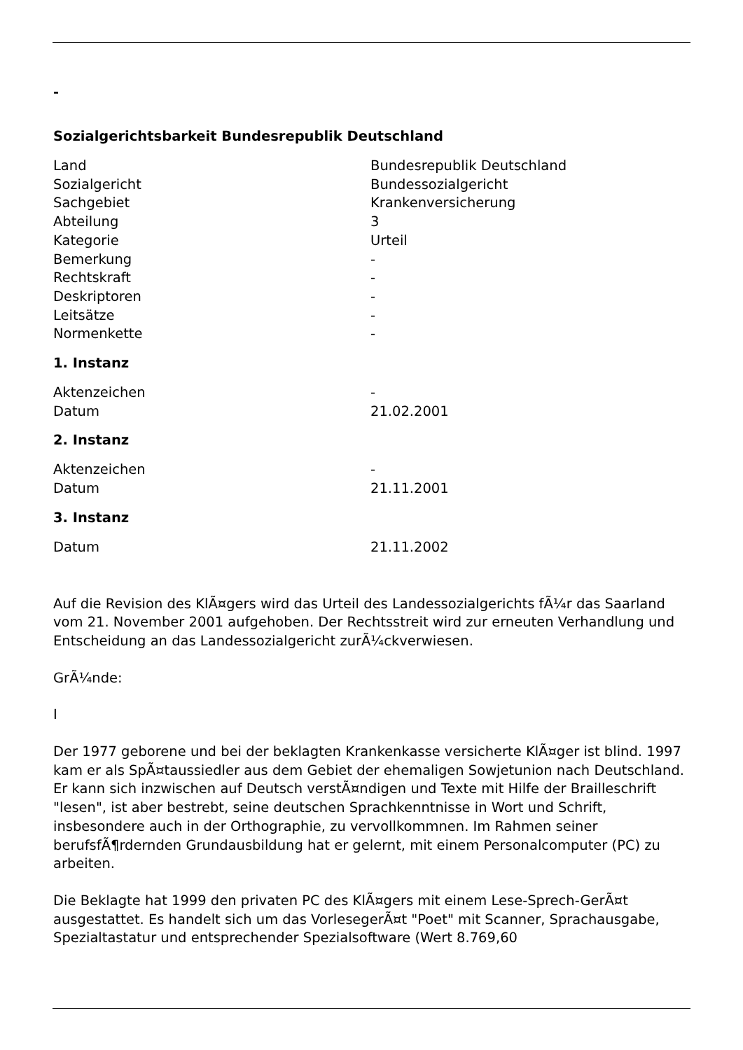-
Sozialgerichtsbarkeit Bundesrepublik Deutschland
| Land | Bundesrepublik Deutschland |
| Sozialgericht | Bundessozialgericht |
| Sachgebiet | Krankenversicherung |
| Abteilung | 3 |
| Kategorie | Urteil |
| Bemerkung | - |
| Rechtskraft | - |
| Deskriptoren | - |
| Leitsätze | - |
| Normenkette | - |
1. Instanz
| Aktenzeichen | - |
| Datum | 21.02.2001 |
2. Instanz
| Aktenzeichen | - |
| Datum | 21.11.2001 |
3. Instanz
| Datum | 21.11.2002 |
Auf die Revision des KlÃ¤gers wird das Urteil des Landessozialgerichts fÃ¼r das Saarland vom 21. November 2001 aufgehoben. Der Rechtsstreit wird zur erneuten Verhandlung und Entscheidung an das Landessozialgericht zurÃ¼ckverwiesen.
GrÃ¼nde:
I
Der 1977 geborene und bei der beklagten Krankenkasse versicherte KlÃ¤ger ist blind. 1997 kam er als SpÃ¤taussiedler aus dem Gebiet der ehemaligen Sowjetunion nach Deutschland. Er kann sich inzwischen auf Deutsch verstÃ¤ndigen und Texte mit Hilfe der Brailleschrift "lesen", ist aber bestrebt, seine deutschen Sprachkenntnisse in Wort und Schrift, insbesondere auch in der Orthographie, zu vervollkommnen. Im Rahmen seiner berufsfÃ¶rdernden Grundausbildung hat er gelernt, mit einem Personalcomputer (PC) zu arbeiten.
Die Beklagte hat 1999 den privaten PC des KlÃ¤gers mit einem Lese-Sprech-GerÃ¤t ausgestattet. Es handelt sich um das VorlesegerÃ¤t "Poet" mit Scanner, Sprachausgabe, Spezialtastatur und entsprechender Spezialsoftware (Wert 8.769,60